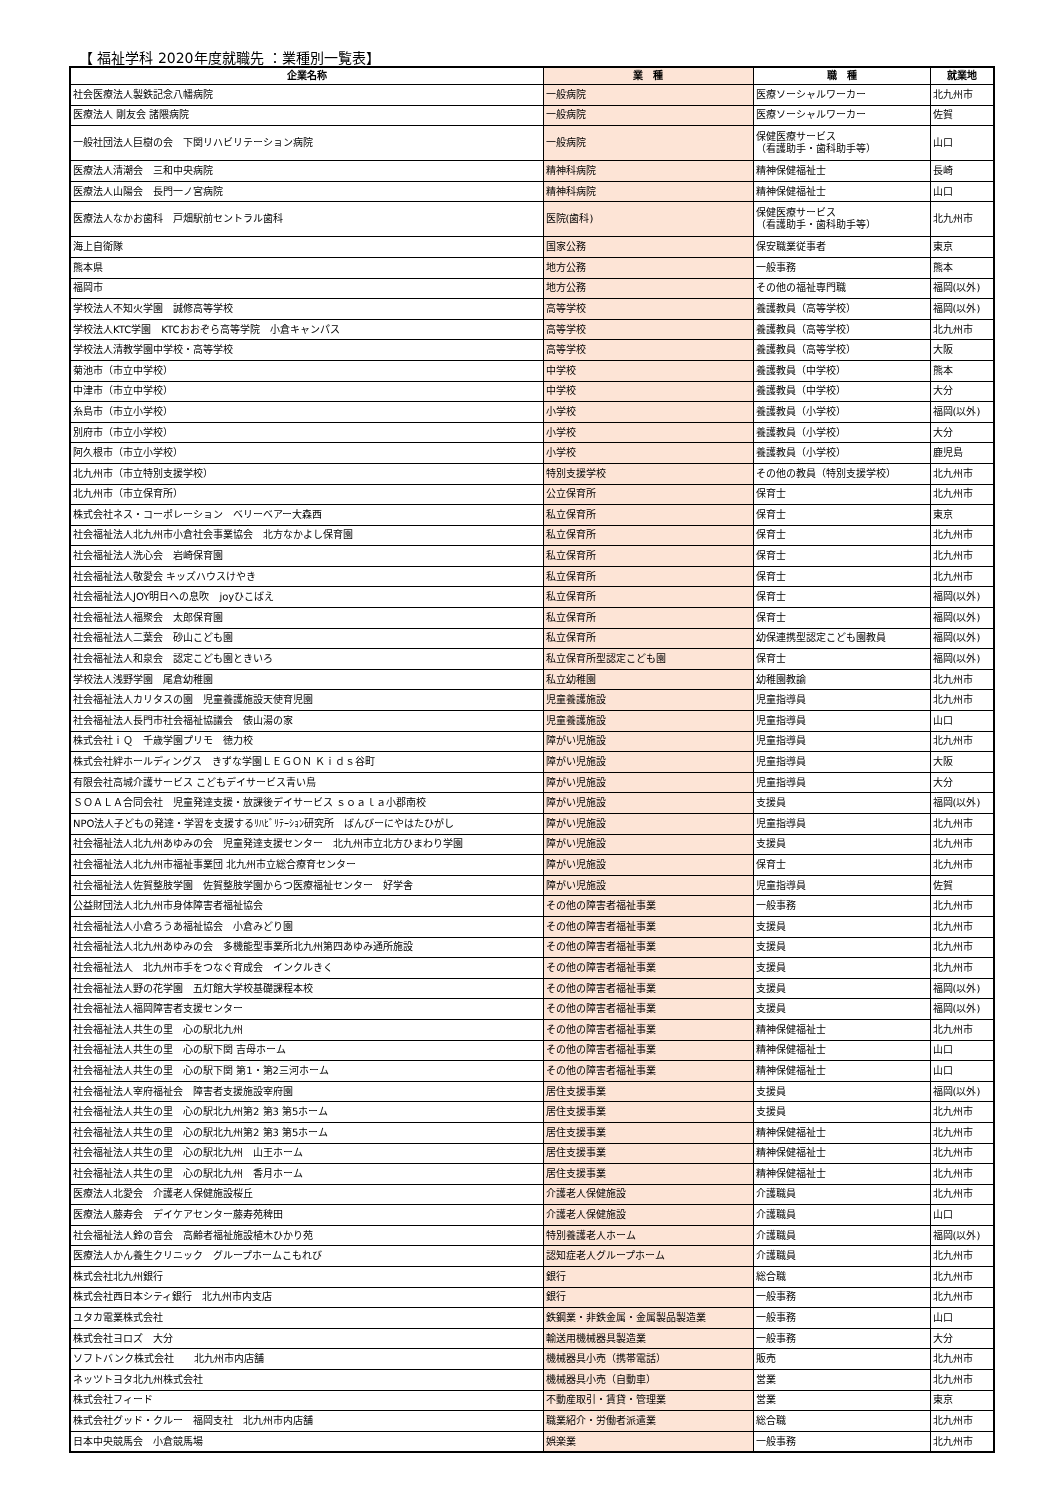【 福祉学科 2020年度就職先 ：業種別一覧表】
| 企業名称 | 業 種 | 職 種 | 就業地 |
| --- | --- | --- | --- |
| 社会医療法人製鉄記念八幡病院 | 一般病院 | 医療ソーシャルワーカー | 北九州市 |
| 医療法人 剛友会 諸隈病院 | 一般病院 | 医療ソーシャルワーカー | 佐賀 |
| 一般社団法人巨樹の会 下関リハビリテーション病院 | 一般病院 | 保健医療サービス （看護助手・歯科助手等） | 山口 |
| 医療法人清潮会 三和中央病院 | 精神科病院 | 精神保健福祉士 | 長崎 |
| 医療法人山陽会 長門一ノ宮病院 | 精神科病院 | 精神保健福祉士 | 山口 |
| 医療法人なかお歯科 戸畑駅前セントラル歯科 | 医院(歯科) | 保健医療サービス （看護助手・歯科助手等） | 北九州市 |
| 海上自衛隊 | 国家公務 | 保安職業従事者 | 東京 |
| 熊本県 | 地方公務 | 一般事務 | 熊本 |
| 福岡市 | 地方公務 | その他の福祉専門職 | 福岡(以外) |
| 学校法人不知火学園 誠修高等学校 | 高等学校 | 養護教員（高等学校） | 福岡(以外) |
| 学校法人KTC学園 KTCおおぞら高等学院 小倉キャンパス | 高等学校 | 養護教員（高等学校） | 北九州市 |
| 学校法人清教学園中学校・高等学校 | 高等学校 | 養護教員（高等学校） | 大阪 |
| 菊池市（市立中学校） | 中学校 | 養護教員（中学校） | 熊本 |
| 中津市（市立中学校） | 中学校 | 養護教員（中学校） | 大分 |
| 糸島市（市立小学校） | 小学校 | 養護教員（小学校） | 福岡(以外) |
| 別府市（市立小学校） | 小学校 | 養護教員（小学校） | 大分 |
| 阿久根市（市立小学校） | 小学校 | 養護教員（小学校） | 鹿児島 |
| 北九州市（市立特別支援学校） | 特別支援学校 | その他の教員（特別支援学校） | 北九州市 |
| 北九州市（市立保育所） | 公立保育所 | 保育士 | 北九州市 |
| 株式会社ネス・コーポレーション ベリーベアー大森西 | 私立保育所 | 保育士 | 東京 |
| 社会福祉法人北九州市小倉社会事業協会 北方なかよし保育園 | 私立保育所 | 保育士 | 北九州市 |
| 社会福祉法人洗心会 岩崎保育園 | 私立保育所 | 保育士 | 北九州市 |
| 社会福祉法人敬愛会 キッズハウスけやき | 私立保育所 | 保育士 | 北九州市 |
| 社会福祉法人JOY明日への息吹 joyひこばえ | 私立保育所 | 保育士 | 福岡(以外) |
| 社会福祉法人福聚会 太郎保育園 | 私立保育所 | 保育士 | 福岡(以外) |
| 社会福祉法人二葉会 砂山こども園 | 私立保育所 | 幼保連携型認定こども園教員 | 福岡(以外) |
| 社会福祉法人和泉会 認定こども園ときいろ | 私立保育所型認定こども園 | 保育士 | 福岡(以外) |
| 学校法人浅野学園 尾倉幼稚園 | 私立幼稚園 | 幼稚園教諭 | 北九州市 |
| 社会福祉法人カリタスの園 児童養護施設天使育児園 | 児童養護施設 | 児童指導員 | 北九州市 |
| 社会福祉法人長門市社会福祉協議会 俵山湯の家 | 児童養護施設 | 児童指導員 | 山口 |
| 株式会社ｉＱ 千歳学園プリモ 徳力校 | 障がい児施設 | 児童指導員 | 北九州市 |
| 株式会社絆ホールディングス きずな学園ＬＥＧＯＮ Ｋｉｄｓ谷町 | 障がい児施設 | 児童指導員 | 大阪 |
| 有限会社高城介護サービス こどもデイサービス青い鳥 | 障がい児施設 | 児童指導員 | 大分 |
| ＳＯＡＬＡ合同会社 児童発達支援・放課後デイサービス ｓｏａｌａ小郡南校 | 障がい児施設 | 支援員 | 福岡(以外) |
| NPO法人子どもの発達・学習を支援するﾘﾊﾋﾞﾘﾃｰｼｮﾝ研究所 ばんびーにやはたひがし | 障がい児施設 | 児童指導員 | 北九州市 |
| 社会福祉法人北九州あゆみの会 児童発達支援センター 北九州市立北方ひまわり学園 | 障がい児施設 | 支援員 | 北九州市 |
| 社会福祉法人北九州市福祉事業団 北九州市立総合療育センター | 障がい児施設 | 保育士 | 北九州市 |
| 社会福祉法人佐賀整肢学園 佐賀整肢学園からつ医療福祉センター 好学舎 | 障がい児施設 | 児童指導員 | 佐賀 |
| 公益財団法人北九州市身体障害者福祉協会 | その他の障害者福祉事業 | 一般事務 | 北九州市 |
| 社会福祉法人小倉ろうあ福祉協会 小倉みどり園 | その他の障害者福祉事業 | 支援員 | 北九州市 |
| 社会福祉法人北九州あゆみの会 多機能型事業所北九州第四あゆみ通所施設 | その他の障害者福祉事業 | 支援員 | 北九州市 |
| 社会福祉法人 北九州市手をつなぐ育成会 インクルきく | その他の障害者福祉事業 | 支援員 | 北九州市 |
| 社会福祉法人野の花学園 五灯館大学校基礎課程本校 | その他の障害者福祉事業 | 支援員 | 福岡(以外) |
| 社会福祉法人福岡障害者支援センター | その他の障害者福祉事業 | 支援員 | 福岡(以外) |
| 社会福祉法人共生の里 心の駅北九州 | その他の障害者福祉事業 | 精神保健福祉士 | 北九州市 |
| 社会福祉法人共生の里 心の駅下関 吉母ホーム | その他の障害者福祉事業 | 精神保健福祉士 | 山口 |
| 社会福祉法人共生の里 心の駅下関 第1・第2三河ホーム | その他の障害者福祉事業 | 精神保健福祉士 | 山口 |
| 社会福祉法人宰府福祉会 障害者支援施設宰府園 | 居住支援事業 | 支援員 | 福岡(以外) |
| 社会福祉法人共生の里 心の駅北九州第2 第3 第5ホーム | 居住支援事業 | 支援員 | 北九州市 |
| 社会福祉法人共生の里 心の駅北九州第2 第3 第5ホーム | 居住支援事業 | 精神保健福祉士 | 北九州市 |
| 社会福祉法人共生の里 心の駅北九州 山王ホーム | 居住支援事業 | 精神保健福祉士 | 北九州市 |
| 社会福祉法人共生の里 心の駅北九州 香月ホーム | 居住支援事業 | 精神保健福祉士 | 北九州市 |
| 医療法人北愛会 介護老人保健施設桜丘 | 介護老人保健施設 | 介護職員 | 北九州市 |
| 医療法人藤寿会 デイケアセンター藤寿苑稗田 | 介護老人保健施設 | 介護職員 | 山口 |
| 社会福祉法人鈴の音会 高齢者福祉施設植木ひかり苑 | 特別養護老人ホーム | 介護職員 | 福岡(以外) |
| 医療法人かん養生クリニック グループホームこもれび | 認知症老人グループホーム | 介護職員 | 北九州市 |
| 株式会社北九州銀行 | 銀行 | 総合職 | 北九州市 |
| 株式会社西日本シティ銀行 北九州市内支店 | 銀行 | 一般事務 | 北九州市 |
| ユタカ電業株式会社 | 鉄鋼業・非鉄金属・金属製品製造業 | 一般事務 | 山口 |
| 株式会社ヨロズ 大分 | 輸送用機械器具製造業 | 一般事務 | 大分 |
| ソフトバンク株式会社 北九州市内店舗 | 機械器具小売（携帯電話） | 販売 | 北九州市 |
| ネッツトヨタ北九州株式会社 | 機械器具小売（自動車） | 営業 | 北九州市 |
| 株式会社フィード | 不動産取引・賃貸・管理業 | 営業 | 東京 |
| 株式会社グッド・クルー 福岡支社 北九州市内店舗 | 職業紹介・労働者派遣業 | 総合職 | 北九州市 |
| 日本中央競馬会 小倉競馬場 | 娯楽業 | 一般事務 | 北九州市 |